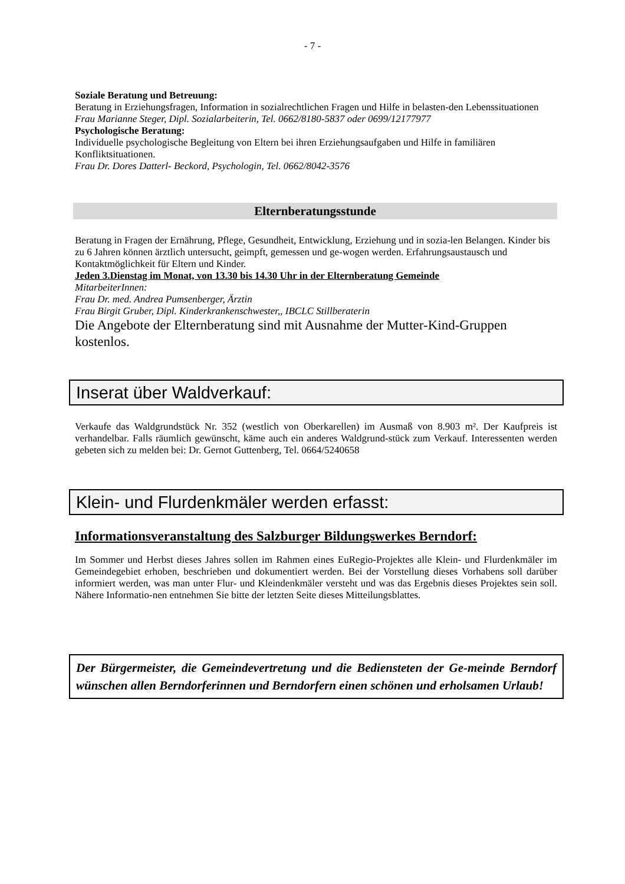- 7 -
Soziale Beratung und Betreuung:
Beratung in Erziehungsfragen, Information in sozialrechtlichen Fragen und Hilfe in belasten-den Lebenssituationen
Frau Marianne Steger, Dipl. Sozialarbeiterin, Tel. 0662/8180-5837 oder 0699/12177977
Psychologische Beratung:
Individuelle psychologische Begleitung von Eltern bei ihren Erziehungsaufgaben und Hilfe in familiären Konfliktsituationen.
Frau Dr. Dores Datterl- Beckord, Psychologin, Tel. 0662/8042-3576
Elternberatungsstunde
Beratung in Fragen der Ernährung, Pflege, Gesundheit, Entwicklung, Erziehung und in sozia-len Belangen. Kinder bis zu 6 Jahren können ärztlich untersucht, geimpft, gemessen und ge-wogen werden. Erfahrungsaustausch und Kontaktmöglichkeit für Eltern und Kinder.
Jeden 3.Dienstag im Monat, von 13.30 bis 14.30 Uhr in der Elternberatung Gemeinde
MitarbeiterInnen:
Frau Dr. med. Andrea Pumsenberger, Ärztin
Frau Birgit Gruber, Dipl. Kinderkrankenschwester,, IBCLC Stillberaterin
Die Angebote der Elternberatung sind mit Ausnahme der Mutter-Kind-Gruppen kostenlos.
Inserat über Waldverkauf:
Verkaufe das Waldgrundstück Nr. 352 (westlich von Oberkarellen) im Ausmaß von 8.903 m². Der Kaufpreis ist verhandelbar. Falls räumlich gewünscht, käme auch ein anderes Waldgrund-stück zum Verkauf. Interessenten werden gebeten sich zu melden bei: Dr. Gernot Guttenberg, Tel. 0664/5240658
Klein- und Flurdenkmäler werden erfasst:
Informationsveranstaltung des Salzburger Bildungswerkes Berndorf:
Im Sommer und Herbst dieses Jahres sollen im Rahmen eines EuRegio-Projektes alle Klein- und Flurdenkmäler im Gemeindegebiet erhoben, beschrieben und dokumentiert werden. Bei der Vorstellung dieses Vorhabens soll darüber informiert werden, was man unter Flur- und Kleindenkmäler versteht und was das Ergebnis dieses Projektes sein soll. Nähere Informatio-nen entnehmen Sie bitte der letzten Seite dieses Mitteilungsblattes.
Der Bürgermeister, die Gemeindevertretung und die Bediensteten der Ge-meinde Berndorf wünschen allen Berndorferinnen und Berndorfern einen schönen und erholsamen Urlaub!